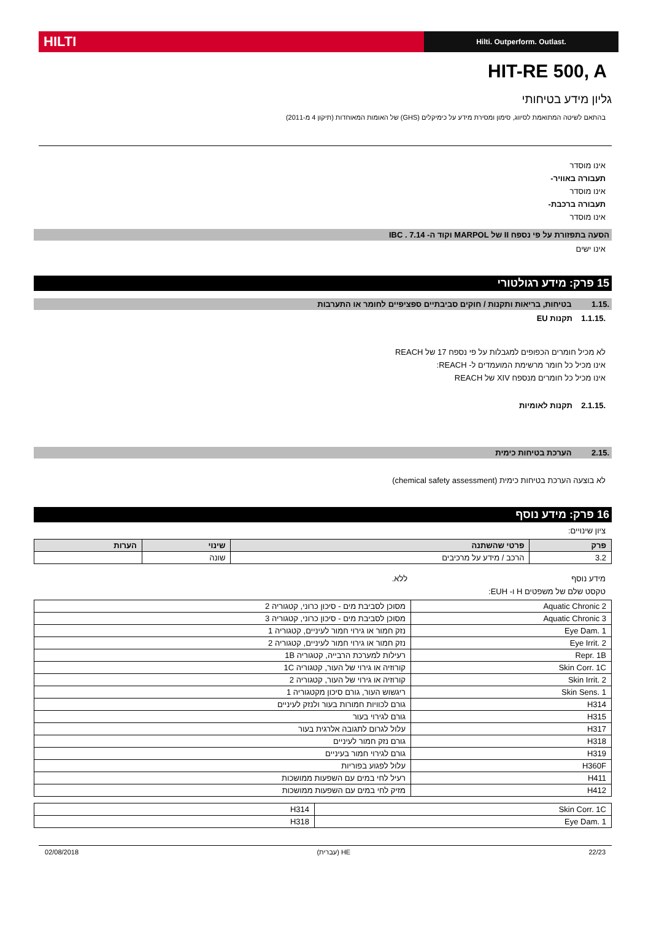HILTI
Hilti. Outperform. Outlast.
HIT-RE 500, A
גליון מידע בטיחותי
בהתאם לשיטה המתואמת לסיווג, סימון ומסירת מידע על כימיקלים (GHS) של האומות המאוחדות (תיקון 4 מ-2011)
אינו מוסדר
תעבורה באוויר-
אינו מוסדר
תעבורה ברכבת-
אינו מוסדר
הסעה בתפזורת על פי נספח II של MARPOL וקוד ה- 7.14 . IBC
אינו ישים
15 פרק: מידע רגולטורי
.1.15 בטיחות, בריאות ותקנות / חוקים סביבתיים ספציפיים לחומר או התערבות
.1.1.15 תקנות EU
לא מכיל חומרים הכפופים למגבלות על פי נספח 17 של REACH
אינו מכיל כל חומר מרשימת המועמדים ל- REACH:
אינו מכיל כל חומרים מנספח XIV של REACH
.2.1.15 תקנות לאומיות
.2.15 הערכת בטיחות כימית
לא בוצעה הערכת בטיחות כימית (chemical safety assessment)
16 פרק: מידע נוסף
ציון שינויים:
| פרק | פרטי שהשתנה | שינוי | הערות |
| --- | --- | --- | --- |
| 3.2 | הרכב / מידע על מרכיבים | שונה | |
מידע נוסף ללא.
טקסט שלם של משפטים H ו- EUH:
| Aquatic Chronic 2 | מסוכן לסביבת מים - סיכון כרוני, קטגוריה 2 |
| Aquatic Chronic 3 | מסוכן לסביבת מים - סיכון כרוני, קטגוריה 3 |
| Eye Dam. 1 | נזק חמור או גירוי חמור לעיניים, קטגוריה 1 |
| Eye Irrit. 2 | נזק חמור או גירוי חמור לעיניים, קטגוריה 2 |
| Repr. 1B | רעילות למערכת הרבייה, קטגוריה 1B |
| Skin Corr. 1C | קורוזיה או גירוי של העור, קטגוריה 1C |
| Skin Irrit. 2 | קורוזיה או גירוי של העור, קטגוריה 2 |
| Skin Sens. 1 | ריגשוש העור, גורם סיכון מקטגוריה 1 |
| H314 | גורם לכוויות חמורות בעור ולנזק לעיניים |
| H315 | גורם לגירוי בעור |
| H317 | עלול לגרום לתגובה אלרגית בעור |
| H318 | גורם נזק חמור לעיניים |
| H319 | גורם לגירוי חמור בעיניים |
| H360F | עלול לפגוע בפוריות |
| H411 | רעיל לחי במים עם השפעות ממושכות |
| H412 | מזיק לחי במים עם השפעות ממושכות |
| Skin Corr. 1C | H314 |
| Eye Dam. 1 | H318 |
22/23 HE (עברית) 02/08/2018